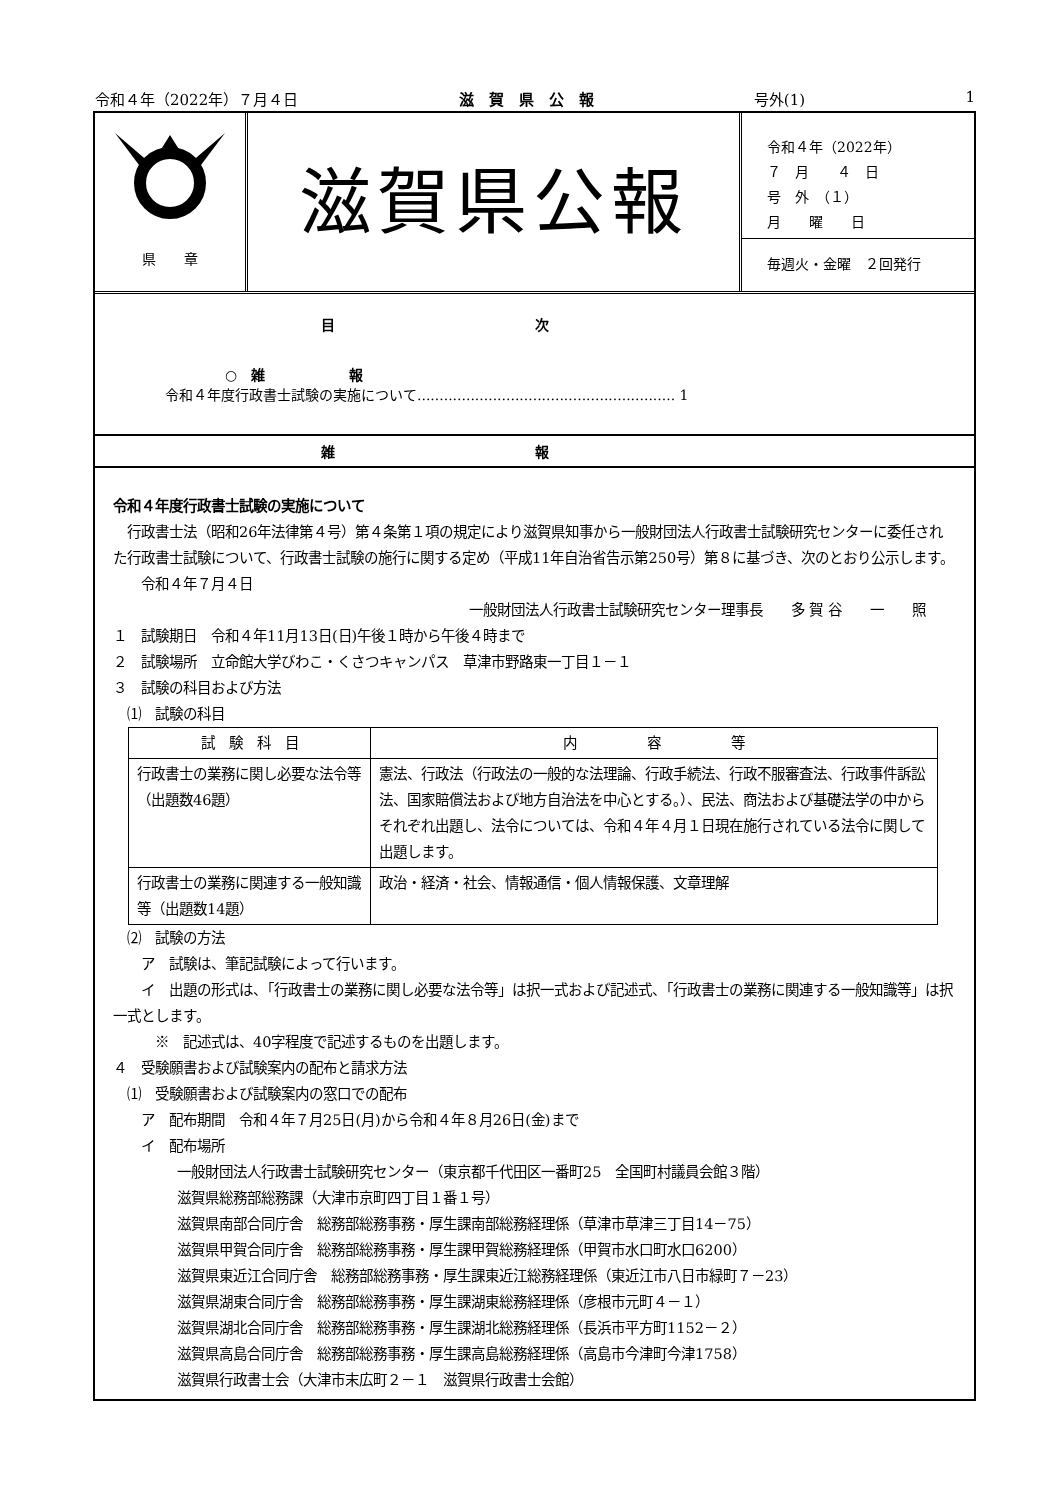令和４年（2022年）７月４日 滋　賀　県　公　報 号外(1) 1
県　　章
滋賀県公報
令和４年（2022年）
７　月　　４　日
号　外　（１）
月　　曜　　日
毎週火・金曜　２回発行
目次
○　雑　　　　　　報
令和４年度行政書士試験の実施について.......................................................... 1
雑報
令和４年度行政書士試験の実施について
　行政書士法（昭和26年法律第４号）第４条第１項の規定により滋賀県知事から一般財団法人行政書士試験研究センターに委任された行政書士試験について、行政書士試験の施行に関する定め（平成11年自治省告示第250号）第８に基づき、次のとおり公示します。
　　令和４年７月４日
一般財団法人行政書士試験研究センター理事長　　多 賀 谷　　一　　照
１　試験期日　令和４年11月13日(日)午後１時から午後４時まで
２　試験場所　立命館大学びわこ・くさつキャンパス　草津市野路東一丁目１－１
３　試験の科目および方法
　⑴　試験の科目
| 試 験 科 目 | 内 容 等 |
| --- | --- |
| 行政書士の業務に関し必要な法令等（出題数46題） | 憲法、行政法（行政法の一般的な法理論、行政手続法、行政不服審査法、行政事件訴訟法、国家賠償法および地方自治法を中心とする。）、民法、商法および基礎法学の中からそれぞれ出題し、法令については、令和４年４月１日現在施行されている法令に関して出題します。 |
| 行政書士の業務に関連する一般知識等（出題数14題） | 政治・経済・社会、情報通信・個人情報保護、文章理解 |
　⑵　試験の方法
　　ア　試験は、筆記試験によって行います。
　　イ　出題の形式は、「行政書士の業務に関し必要な法令等」は択一式および記述式、「行政書士の業務に関連する一般知識等」は択一式とします。
　　　※　記述式は、40字程度で記述するものを出題します。
４　受験願書および試験案内の配布と請求方法
　⑴　受験願書および試験案内の窓口での配布
　　ア　配布期間　令和４年７月25日(月)から令和４年８月26日(金)まで
　　イ　配布場所
一般財団法人行政書士試験研究センター（東京都千代田区一番町25　全国町村議員会館３階）
滋賀県総務部総務課（大津市京町四丁目１番１号）
滋賀県南部合同庁舎　総務部総務事務・厚生課南部総務経理係（草津市草津三丁目14－75）
滋賀県甲賀合同庁舎　総務部総務事務・厚生課甲賀総務経理係（甲賀市水口町水口6200）
滋賀県東近江合同庁舎　総務部総務事務・厚生課東近江総務経理係（東近江市八日市緑町７－23）
滋賀県湖東合同庁舎　総務部総務事務・厚生課湖東総務経理係（彦根市元町４－１）
滋賀県湖北合同庁舎　総務部総務事務・厚生課湖北総務経理係（長浜市平方町1152－２）
滋賀県高島合同庁舎　総務部総務事務・厚生課高島総務経理係（高島市今津町今津1758）
滋賀県行政書士会（大津市末広町２－１　滋賀県行政書士会館）